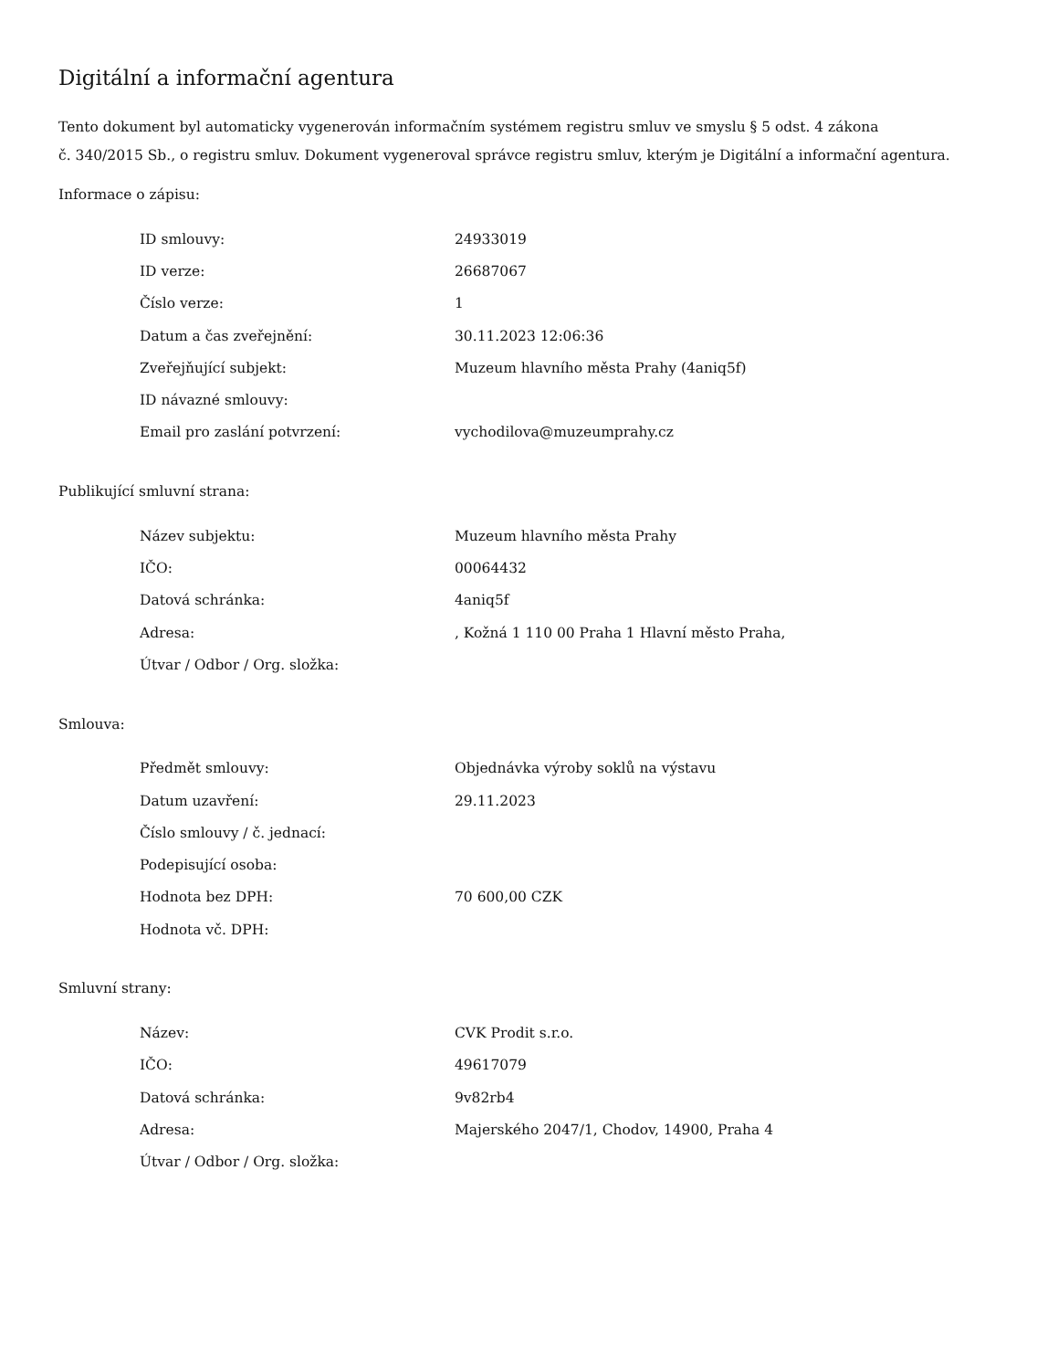Digitální a informační agentura
Tento dokument byl automaticky vygenerován informačním systémem registru smluv ve smyslu § 5 odst. 4 zákona
č. 340/2015 Sb., o registru smluv. Dokument vygeneroval správce registru smluv, kterým je Digitální a informační agentura.
Informace o zápisu:
| ID smlouvy: | 24933019 |
| ID verze: | 26687067 |
| Číslo verze: | 1 |
| Datum a čas zveřejnění: | 30.11.2023 12:06:36 |
| Zveřejňující subjekt: | Muzeum hlavního města Prahy (4aniq5f) |
| ID návazné smlouvy: | |
| Email pro zaslání potvrzení: | vychodilova@muzeumprahy.cz |
Publikující smluvní strana:
| Název subjektu: | Muzeum hlavního města Prahy |
| IČO: | 00064432 |
| Datová schránka: | 4aniq5f |
| Adresa: | , Kožná 1 110 00 Praha 1 Hlavní město Praha, |
| Útvar / Odbor / Org. složka: | |
Smlouva:
| Předmět smlouvy: | Objednávka výroby soklů na výstavu |
| Datum uzavření: | 29.11.2023 |
| Číslo smlouvy / č. jednací: | |
| Podepisující osoba: | |
| Hodnota bez DPH: | 70 600,00 CZK |
| Hodnota vč. DPH: | |
Smluvní strany:
| Název: | CVK Prodit s.r.o. |
| IČO: | 49617079 |
| Datová schránka: | 9v82rb4 |
| Adresa: | Majerského 2047/1, Chodov, 14900, Praha 4 |
| Útvar / Odbor / Org. složka: | |